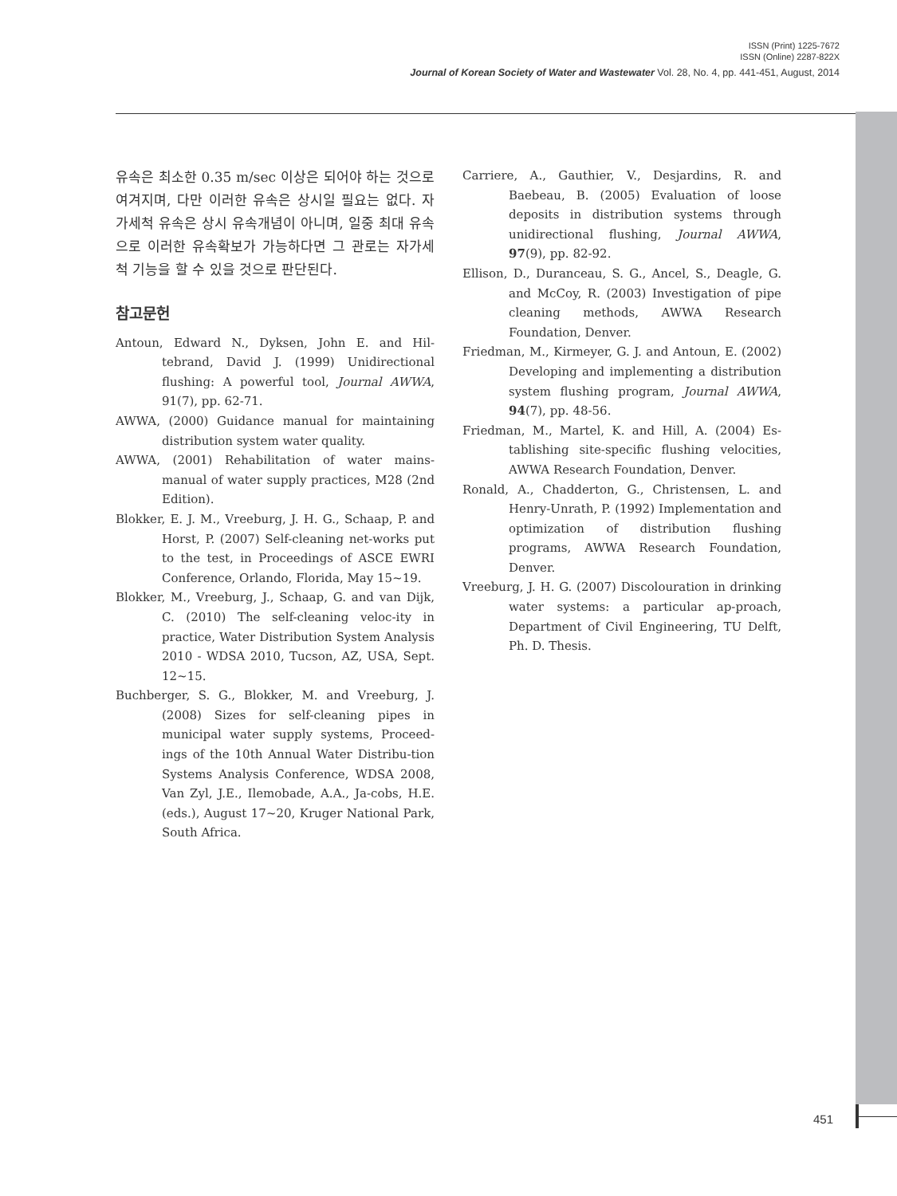ISSN (Print) 1225-7672
ISSN (Online) 2287-822X
Journal of Korean Society of Water and Wastewater Vol. 28, No. 4, pp. 441-451, August, 2014
유속은 최소한 0.35 m/sec 이상은 되어야 하는 것으로 여겨지며, 다만 이러한 유속은 상시일 필요는 없다. 자가세척 유속은 상시 유속개념이 아니며, 일중 최대 유속으로 이러한 유속확보가 가능하다면 그 관로는 자가세척 기능을 할 수 있을 것으로 판단된다.
참고문헌
Antoun, Edward N., Dyksen, John E. and Hil-tebrand, David J. (1999) Unidirectional flushing: A powerful tool, Journal AWWA, 91(7), pp. 62-71.
AWWA, (2000) Guidance manual for maintaining distribution system water quality.
AWWA, (2001) Rehabilitation of water mains-manual of water supply practices, M28 (2nd Edition).
Blokker, E. J. M., Vreeburg, J. H. G., Schaap, P. and Horst, P. (2007) Self-cleaning net-works put to the test, in Proceedings of ASCE EWRI Conference, Orlando, Florida, May 15~19.
Blokker, M., Vreeburg, J., Schaap, G. and van Dijk, C. (2010) The self-cleaning veloc-ity in practice, Water Distribution System Analysis 2010 - WDSA 2010, Tucson, AZ, USA, Sept. 12~15.
Buchberger, S. G., Blokker, M. and Vreeburg, J. (2008) Sizes for self-cleaning pipes in municipal water supply systems, Proceed-ings of the 10th Annual Water Distribu-tion Systems Analysis Conference, WDSA 2008, Van Zyl, J.E., Ilemobade, A.A., Ja-cobs, H.E. (eds.), August 17~20, Kruger National Park, South Africa.
Carriere, A., Gauthier, V., Desjardins, R. and Baebeau, B. (2005) Evaluation of loose deposits in distribution systems through unidirectional flushing, Journal AWWA, 97(9), pp. 82-92.
Ellison, D., Duranceau, S. G., Ancel, S., Deagle, G. and McCoy, R. (2003) Investigation of pipe cleaning methods, AWWA Research Foundation, Denver.
Friedman, M., Kirmeyer, G. J. and Antoun, E. (2002) Developing and implementing a distribution system flushing program, Journal AWWA, 94(7), pp. 48-56.
Friedman, M., Martel, K. and Hill, A. (2004) Es-tablishing site-specific flushing velocities, AWWA Research Foundation, Denver.
Ronald, A., Chadderton, G., Christensen, L. and Henry-Unrath, P. (1992) Implementation and optimization of distribution flushing programs, AWWA Research Foundation, Denver.
Vreeburg, J. H. G. (2007) Discolouration in drinking water systems: a particular ap-proach, Department of Civil Engineering, TU Delft, Ph. D. Thesis.
451